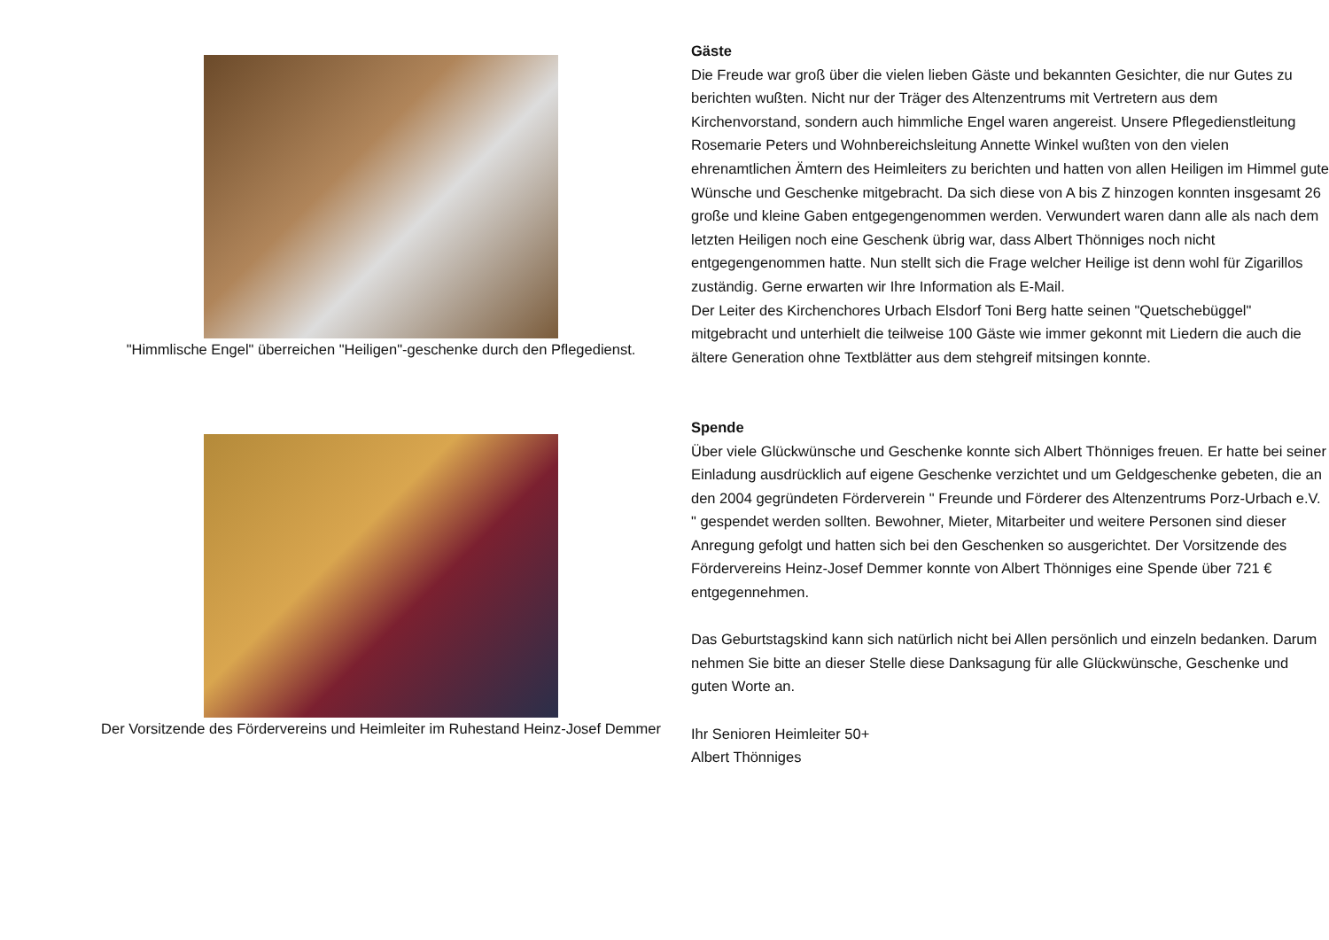"Himmlische Engel" überreichen "Heiligen"-geschenke durch den Pflegedienst.
Der Vorsitzende des Fördervereins und Heimleiter im Ruhestand Heinz-Josef Demmer
Gäste
Die Freude war groß über die vielen lieben Gäste und bekannten Gesichter, die nur Gutes zu berichten wußten. Nicht nur der Träger des Altenzentrums mit Vertretern aus dem Kirchenvorstand, sondern auch himmliche Engel waren angereist. Unsere Pflegedienstleitung Rosemarie Peters und Wohnbereichsleitung Annette Winkel wußten von den vielen ehrenamtlichen Ämtern des Heimleiters zu berichten und hatten von allen Heiligen im Himmel gute Wünsche und Geschenke mitgebracht. Da sich diese von A bis Z hinzogen konnten insgesamt 26 große und kleine Gaben entgegengenommen werden. Verwundert waren dann alle als nach dem letzten Heiligen noch eine Geschenk übrig war, dass Albert Thönniges noch nicht entgegengenommen hatte. Nun stellt sich die Frage welcher Heilige ist denn wohl für Zigarillos zuständig. Gerne erwarten wir Ihre Information als E-Mail.
Der Leiter des Kirchenchores Urbach Elsdorf Toni Berg hatte seinen "Quetschebüggel" mitgebracht und unterhielt die teilweise 100 Gäste wie immer gekonnt mit Liedern die auch die ältere Generation ohne Textblätter aus dem stehgreif mitsingen konnte.
Spende
Über viele Glückwünsche und Geschenke konnte sich Albert Thönniges freuen. Er hatte bei seiner Einladung ausdrücklich auf eigene Geschenke verzichtet und um Geldgeschenke gebeten, die an den 2004 gegründeten Förderverein " Freunde und Förderer des Altenzentrums Porz-Urbach e.V. " gespendet werden sollten. Bewohner, Mieter, Mitarbeiter und weitere Personen sind dieser Anregung gefolgt und hatten sich bei den Geschenken so ausgerichtet. Der Vorsitzende des Fördervereins Heinz-Josef Demmer konnte von Albert Thönniges eine Spende über 721 € entgegennehmen.
Das Geburtstagskind kann sich natürlich nicht bei Allen persönlich und einzeln bedanken. Darum nehmen Sie bitte an dieser Stelle diese Danksagung für alle Glückwünsche, Geschenke und guten Worte an.
Ihr Senioren Heimleiter 50+
Albert Thönniges